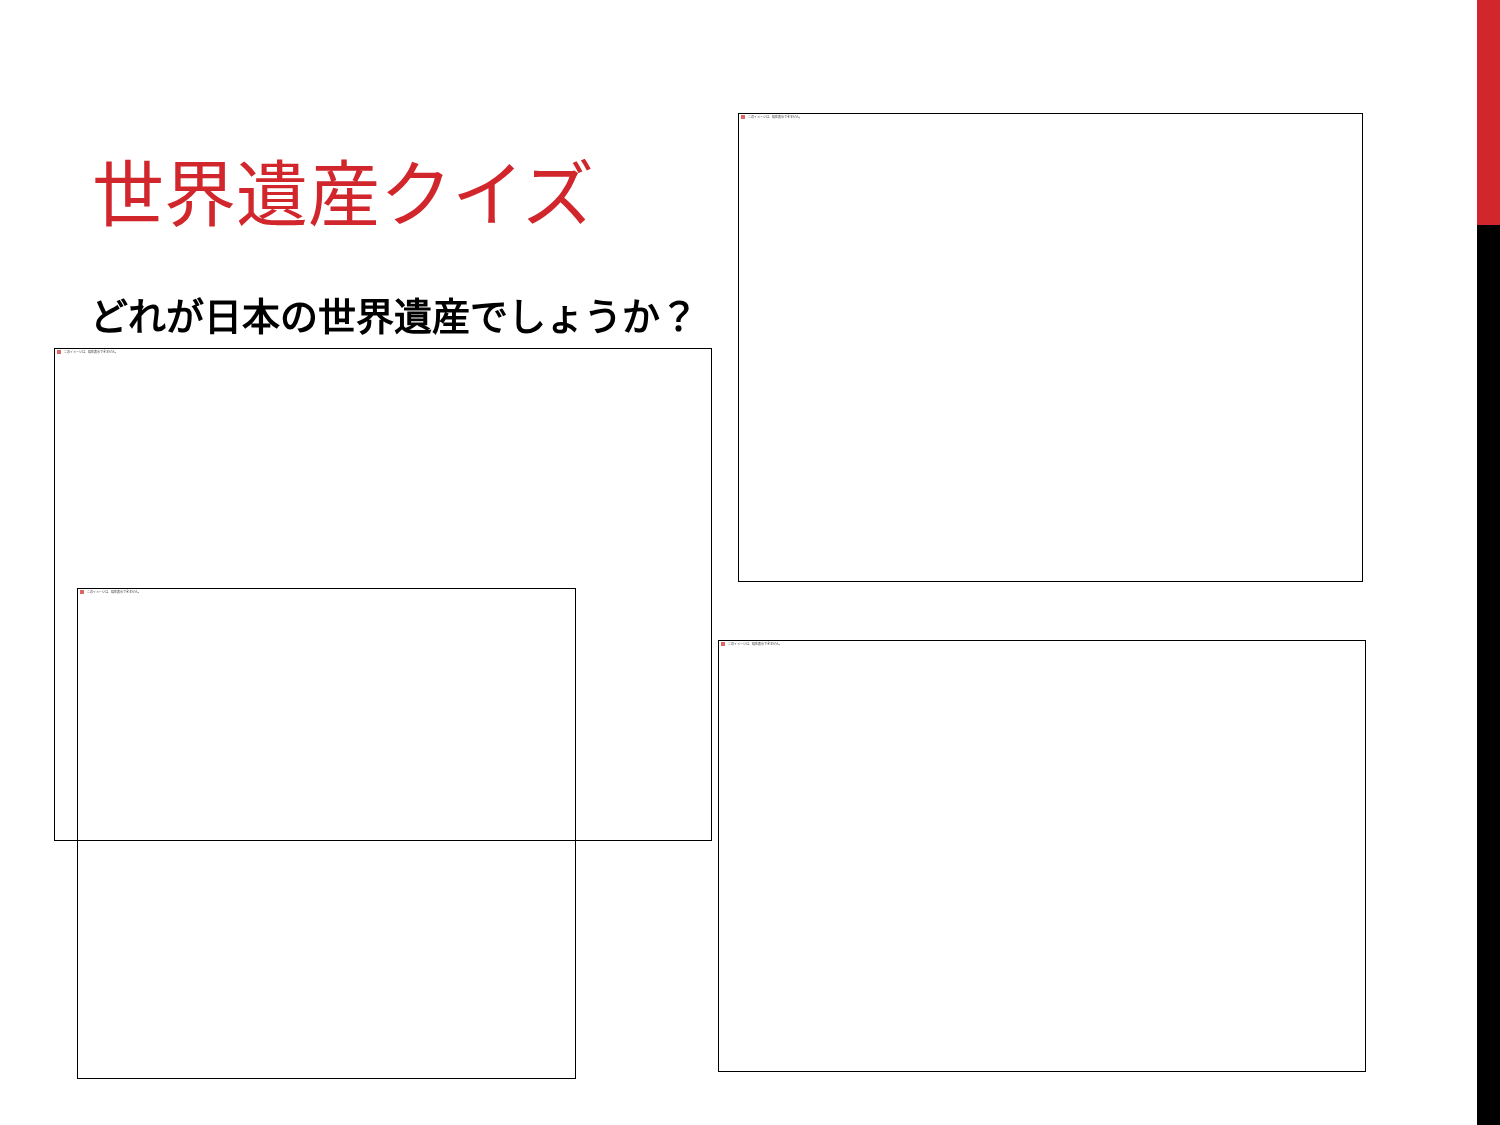世界遺産クイズ
どれが日本の世界遺産でしょうか？
このイメージは、現在表示できません。
このイメージは、現在表示できません。
このイメージは、現在表示できません。
このイメージは、現在表示できません。